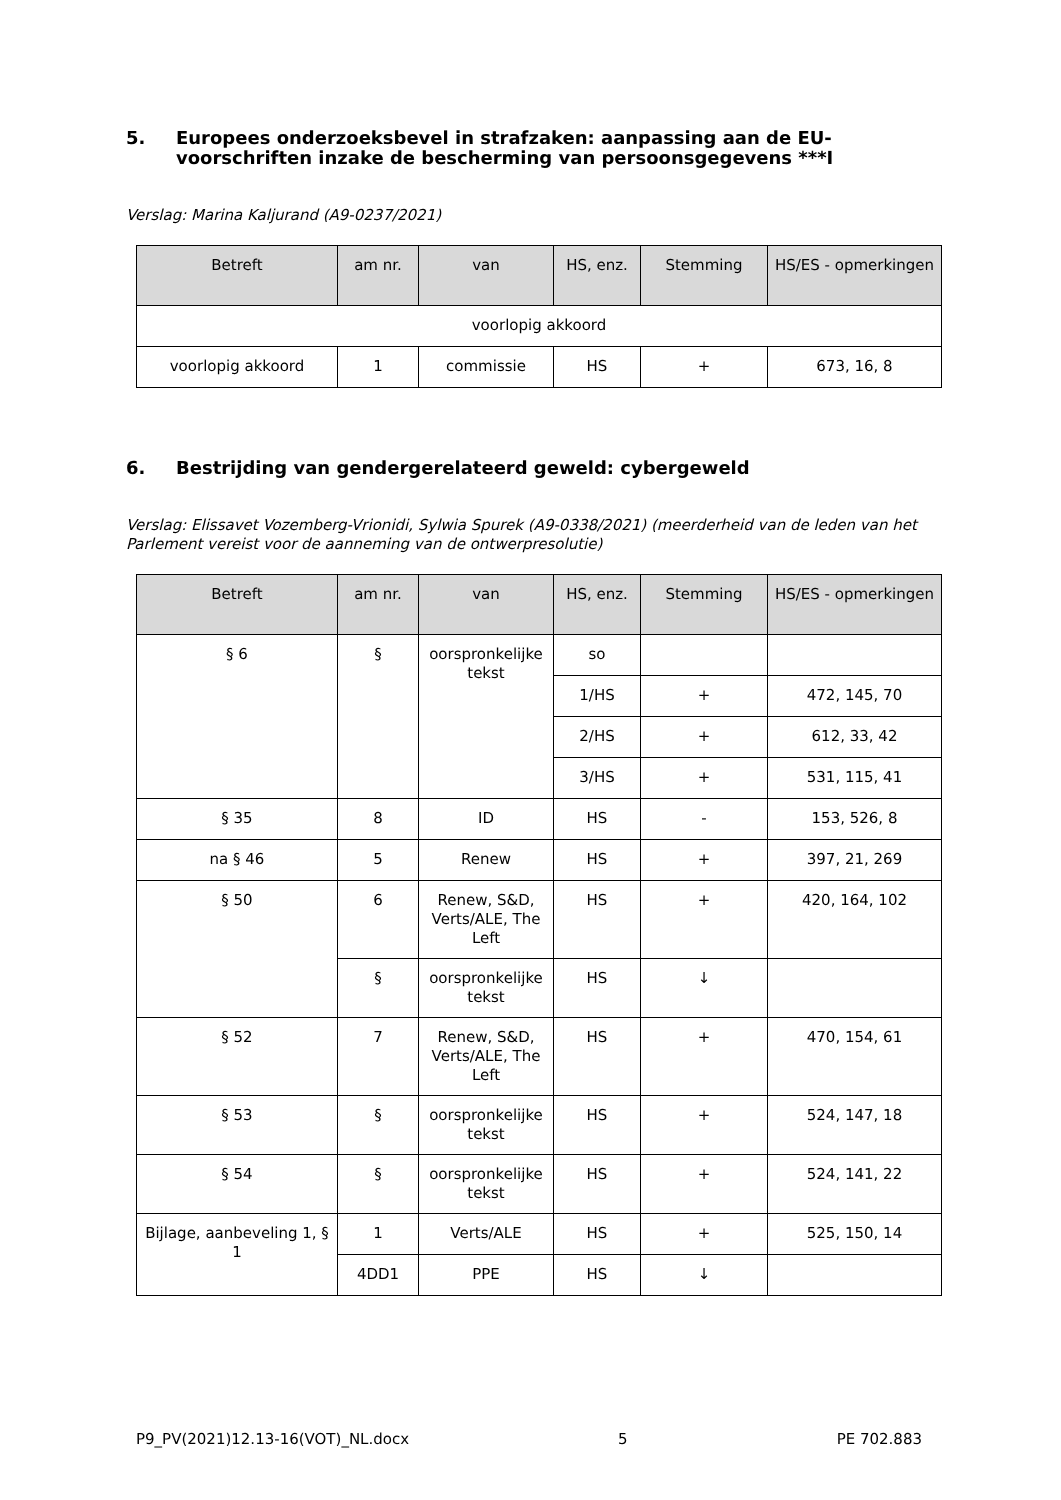5. Europees onderzoeksbevel in strafzaken: aanpassing aan de EU-voorschriften inzake de bescherming van persoonsgegevens ***I
Verslag: Marina Kaljurand (A9-0237/2021)
| Betreft | am nr. | van | HS, enz. | Stemming | HS/ES - opmerkingen |
| --- | --- | --- | --- | --- | --- |
| voorlopig akkoord | | | | | |
| voorlopig akkoord | 1 | commissie | HS | + | 673, 16, 8 |
6. Bestrijding van gendergerelateerd geweld: cybergeweld
Verslag: Elissavet Vozemberg-Vrionidi, Sylwia Spurek (A9-0338/2021) (meerderheid van de leden van het Parlement vereist voor de aanneming van de ontwerpresolutie)
| Betreft | am nr. | van | HS, enz. | Stemming | HS/ES - opmerkingen |
| --- | --- | --- | --- | --- | --- |
| § 6 | § | oorspronkelijke tekst | so | | |
| | | | 1/HS | + | 472, 145, 70 |
| | | | 2/HS | + | 612, 33, 42 |
| | | | 3/HS | + | 531, 115, 41 |
| § 35 | 8 | ID | HS | - | 153, 526, 8 |
| na § 46 | 5 | Renew | HS | + | 397, 21, 269 |
| § 50 | 6 | Renew, S&D, Verts/ALE, The Left | HS | + | 420, 164, 102 |
| | § | oorspronkelijke tekst | HS | ↓ | |
| § 52 | 7 | Renew, S&D, Verts/ALE, The Left | HS | + | 470, 154, 61 |
| § 53 | § | oorspronkelijke tekst | HS | + | 524, 147, 18 |
| § 54 | § | oorspronkelijke tekst | HS | + | 524, 141, 22 |
| Bijlage, aanbeveling 1, § 1 | 1 | Verts/ALE | HS | + | 525, 150, 14 |
| | 4DD1 | PPE | HS | ↓ | |
P9_PV(2021)12.13-16(VOT)_NL.docx 5 PE 702.883